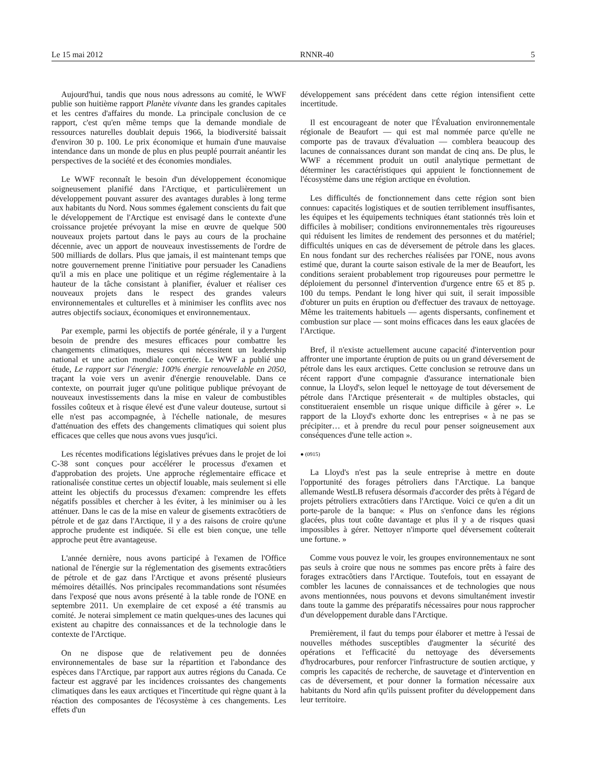Le 15 mai 2012 RNNR-40 5
Aujourd'hui, tandis que nous nous adressons au comité, le WWF publie son huitième rapport Planète vivante dans les grandes capitales et les centres d'affaires du monde. La principale conclusion de ce rapport, c'est qu'en même temps que la demande mondiale de ressources naturelles doublait depuis 1966, la biodiversité baissait d'environ 30 p. 100. Le prix économique et humain d'une mauvaise intendance dans un monde de plus en plus peuplé pourrait anéantir les perspectives de la société et des économies mondiales.
Le WWF reconnaît le besoin d'un développement économique soigneusement planifié dans l'Arctique, et particulièrement un développement pouvant assurer des avantages durables à long terme aux habitants du Nord. Nous sommes également conscients du fait que le développement de l'Arctique est envisagé dans le contexte d'une croissance projetée prévoyant la mise en œuvre de quelque 500 nouveaux projets partout dans le pays au cours de la prochaine décennie, avec un apport de nouveaux investissements de l'ordre de 500 milliards de dollars. Plus que jamais, il est maintenant temps que notre gouvernement prenne l'initiative pour persuader les Canadiens qu'il a mis en place une politique et un régime réglementaire à la hauteur de la tâche consistant à planifier, évaluer et réaliser ces nouveaux projets dans le respect des grandes valeurs environnementales et culturelles et à minimiser les conflits avec nos autres objectifs sociaux, économiques et environnementaux.
Par exemple, parmi les objectifs de portée générale, il y a l'urgent besoin de prendre des mesures efficaces pour combattre les changements climatiques, mesures qui nécessitent un leadership national et une action mondiale concertée. Le WWF a publié une étude, Le rapport sur l'énergie: 100% énergie renouvelable en 2050, traçant la voie vers un avenir d'énergie renouvelable. Dans ce contexte, on pourrait juger qu'une politique publique prévoyant de nouveaux investissements dans la mise en valeur de combustibles fossiles coûteux et à risque élevé est d'une valeur douteuse, surtout si elle n'est pas accompagnée, à l'échelle nationale, de mesures d'atténuation des effets des changements climatiques qui soient plus efficaces que celles que nous avons vues jusqu'ici.
Les récentes modifications législatives prévues dans le projet de loi C-38 sont conçues pour accélérer le processus d'examen et d'approbation des projets. Une approche réglementaire efficace et rationalisée constitue certes un objectif louable, mais seulement si elle atteint les objectifs du processus d'examen: comprendre les effets négatifs possibles et chercher à les éviter, à les minimiser ou à les atténuer. Dans le cas de la mise en valeur de gisements extracôtiers de pétrole et de gaz dans l'Arctique, il y a des raisons de croire qu'une approche prudente est indiquée. Si elle est bien conçue, une telle approche peut être avantageuse.
L'année dernière, nous avons participé à l'examen de l'Office national de l'énergie sur la réglementation des gisements extracôtiers de pétrole et de gaz dans l'Arctique et avons présenté plusieurs mémoires détaillés. Nos principales recommandations sont résumées dans l'exposé que nous avons présenté à la table ronde de l'ONE en septembre 2011. Un exemplaire de cet exposé a été transmis au comité. Je noterai simplement ce matin quelques-unes des lacunes qui existent au chapitre des connaissances et de la technologie dans le contexte de l'Arctique.
On ne dispose que de relativement peu de données environnementales de base sur la répartition et l'abondance des espèces dans l'Arctique, par rapport aux autres régions du Canada. Ce facteur est aggravé par les incidences croissantes des changements climatiques dans les eaux arctiques et l'incertitude qui règne quant à la réaction des composantes de l'écosystème à ces changements. Les effets d'un
développement sans précédent dans cette région intensifient cette incertitude.
Il est encourageant de noter que l'Évaluation environnementale régionale de Beaufort — qui est mal nommée parce qu'elle ne comporte pas de travaux d'évaluation — comblera beaucoup des lacunes de connaissances durant son mandat de cinq ans. De plus, le WWF a récemment produit un outil analytique permettant de déterminer les caractéristiques qui appuient le fonctionnement de l'écosystème dans une région arctique en évolution.
Les difficultés de fonctionnement dans cette région sont bien connues: capacités logistiques et de soutien terriblement insuffisantes, les équipes et les équipements techniques étant stationnés très loin et difficiles à mobiliser; conditions environnementales très rigoureuses qui réduisent les limites de rendement des personnes et du matériel; difficultés uniques en cas de déversement de pétrole dans les glaces. En nous fondant sur des recherches réalisées par l'ONE, nous avons estimé que, durant la courte saison estivale de la mer de Beaufort, les conditions seraient probablement trop rigoureuses pour permettre le déploiement du personnel d'intervention d'urgence entre 65 et 85 p. 100 du temps. Pendant le long hiver qui suit, il serait impossible d'obturer un puits en éruption ou d'effectuer des travaux de nettoyage. Même les traitements habituels — agents dispersants, confinement et combustion sur place — sont moins efficaces dans les eaux glacées de l'Arctique.
Bref, il n'existe actuellement aucune capacité d'intervention pour affronter une importante éruption de puits ou un grand déversement de pétrole dans les eaux arctiques. Cette conclusion se retrouve dans un récent rapport d'une compagnie d'assurance internationale bien connue, la Lloyd's, selon lequel le nettoyage de tout déversement de pétrole dans l'Arctique présenterait « de multiples obstacles, qui constitueraient ensemble un risque unique difficile à gérer ». Le rapport de la Lloyd's exhorte donc les entreprises « à ne pas se précipiter… et à prendre du recul pour penser soigneusement aux conséquences d'une telle action ».
● (0915)
La Lloyd's n'est pas la seule entreprise à mettre en doute l'opportunité des forages pétroliers dans l'Arctique. La banque allemande WestLB refusera désormais d'accorder des prêts à l'égard de projets pétroliers extracôtiers dans l'Arctique. Voici ce qu'en a dit un porte-parole de la banque: « Plus on s'enfonce dans les régions glacées, plus tout coûte davantage et plus il y a de risques quasi impossibles à gérer. Nettoyer n'importe quel déversement coûterait une fortune. »
Comme vous pouvez le voir, les groupes environnementaux ne sont pas seuls à croire que nous ne sommes pas encore prêts à faire des forages extracôtiers dans l'Arctique. Toutefois, tout en essayant de combler les lacunes de connaissances et de technologies que nous avons mentionnées, nous pouvons et devons simultanément investir dans toute la gamme des préparatifs nécessaires pour nous rapprocher d'un développement durable dans l'Arctique.
Premièrement, il faut du temps pour élaborer et mettre à l'essai de nouvelles méthodes susceptibles d'augmenter la sécurité des opérations et l'efficacité du nettoyage des déversements d'hydrocarbures, pour renforcer l'infrastructure de soutien arctique, y compris les capacités de recherche, de sauvetage et d'intervention en cas de déversement, et pour donner la formation nécessaire aux habitants du Nord afin qu'ils puissent profiter du développement dans leur territoire.